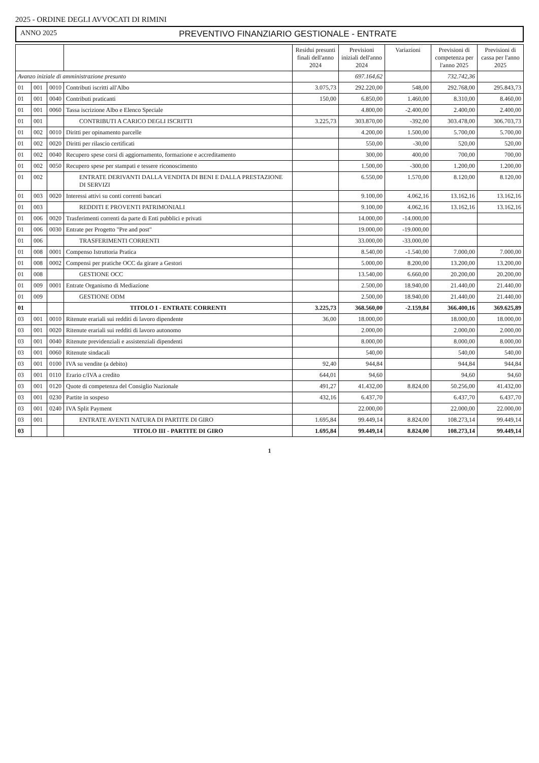2025 - ORDINE DEGLI AVVOCATI DI RIMINI
ANNO 2025 PREVENTIVO FINANZIARIO GESTIONALE - ENTRATE
| | | | | Residui presunti finali dell'anno 2024 | Previsioni iniziali dell'anno 2024 | Variazioni | Previsioni di competenza per l'anno 2025 | Previsioni di cassa per l'anno 2025 |
| --- | --- | --- | --- | --- | --- | --- | --- | --- |
| Avanzo iniziale di amministrazione presunto | | | | | 697.164,62 | | 732.742,36 | |
| 01 | 001 | 0010 | Contributi iscritti all'Albo | 3.075,73 | 292.220,00 | 548,00 | 292.768,00 | 295.843,73 |
| 01 | 001 | 0040 | Contributi praticanti | 150,00 | 6.850,00 | 1.460,00 | 8.310,00 | 8.460,00 |
| 01 | 001 | 0060 | Tassa iscrizione Albo e Elenco Speciale | | 4.800,00 | -2.400,00 | 2.400,00 | 2.400,00 |
| 01 | 001 | | CONTRIBUTI A CARICO DEGLI ISCRITTI | 3.225,73 | 303.870,00 | -392,00 | 303.478,00 | 306.703,73 |
| 01 | 002 | 0010 | Diritti per opinamento parcelle | | 4.200,00 | 1.500,00 | 5.700,00 | 5.700,00 |
| 01 | 002 | 0020 | Diritti per rilascio certificati | | 550,00 | -30,00 | 520,00 | 520,00 |
| 01 | 002 | 0040 | Recupero spese corsi di aggiornamento, formazione e accreditamento | | 300,00 | 400,00 | 700,00 | 700,00 |
| 01 | 002 | 0050 | Recupero spese per stampati e tessere riconoscimento | | 1.500,00 | -300,00 | 1.200,00 | 1.200,00 |
| 01 | 002 | | ENTRATE DERIVANTI DALLA VENDITA DI BENI E DALLA PRESTAZIONE DI SERVIZI | | 6.550,00 | 1.570,00 | 8.120,00 | 8.120,00 |
| 01 | 003 | 0020 | Interessi attivi su conti correnti bancari | | 9.100,00 | 4.062,16 | 13.162,16 | 13.162,16 |
| 01 | 003 | | REDDITI E PROVENTI PATRIMONIALI | | 9.100,00 | 4.062,16 | 13.162,16 | 13.162,16 |
| 01 | 006 | 0020 | Trasferimenti correnti da parte di Enti pubblici e privati | | 14.000,00 | -14.000,00 | | |
| 01 | 006 | 0030 | Entrate per Progetto "Pre and post" | | 19.000,00 | -19.000,00 | | |
| 01 | 006 | | TRASFERIMENTI CORRENTI | | 33.000,00 | -33.000,00 | | |
| 01 | 008 | 0001 | Compenso Istruttoria Pratica | | 8.540,00 | -1.540,00 | 7.000,00 | 7.000,00 |
| 01 | 008 | 0002 | Compensi per pratiche OCC da girare a Gestori | | 5.000,00 | 8.200,00 | 13.200,00 | 13.200,00 |
| 01 | 008 | | GESTIONE OCC | | 13.540,00 | 6.660,00 | 20.200,00 | 20.200,00 |
| 01 | 009 | 0001 | Entrate Organismo di Mediazione | | 2.500,00 | 18.940,00 | 21.440,00 | 21.440,00 |
| 01 | 009 | | GESTIONE ODM | | 2.500,00 | 18.940,00 | 21.440,00 | 21.440,00 |
| 01 | | | TITOLO I - ENTRATE CORRENTI | 3.225,73 | 368.560,00 | -2.159,84 | 366.400,16 | 369.625,89 |
| 03 | 001 | 0010 | Ritenute erariali sui redditi di lavoro dipendente | 36,00 | 18.000,00 | | 18.000,00 | 18.000,00 |
| 03 | 001 | 0020 | Ritenute erariali sui redditi di lavoro autonomo | | 2.000,00 | | 2.000,00 | 2.000,00 |
| 03 | 001 | 0040 | Ritenute previdenziali e assistenziali dipendenti | | 8.000,00 | | 8.000,00 | 8.000,00 |
| 03 | 001 | 0060 | Ritenute sindacali | | 540,00 | | 540,00 | 540,00 |
| 03 | 001 | 0100 | IVA su vendite (a debito) | 92,40 | 944,84 | | 944,84 | 944,84 |
| 03 | 001 | 0110 | Erario c/IVA a credito | 644,01 | 94,60 | | 94,60 | 94,60 |
| 03 | 001 | 0120 | Quote di competenza del Consiglio Nazionale | 491,27 | 41.432,00 | 8.824,00 | 50.256,00 | 41.432,00 |
| 03 | 001 | 0230 | Partite in sospeso | 432,16 | 6.437,70 | | 6.437,70 | 6.437,70 |
| 03 | 001 | 0240 | IVA Split Payment | | 22.000,00 | | 22.000,00 | 22.000,00 |
| 03 | 001 | | ENTRATE AVENTI NATURA DI PARTITE DI GIRO | 1.695,84 | 99.449,14 | 8.824,00 | 108.273,14 | 99.449,14 |
| 03 | | | TITOLO III - PARTITE DI GIRO | 1.695,84 | 99.449,14 | 8.824,00 | 108.273,14 | 99.449,14 |
1